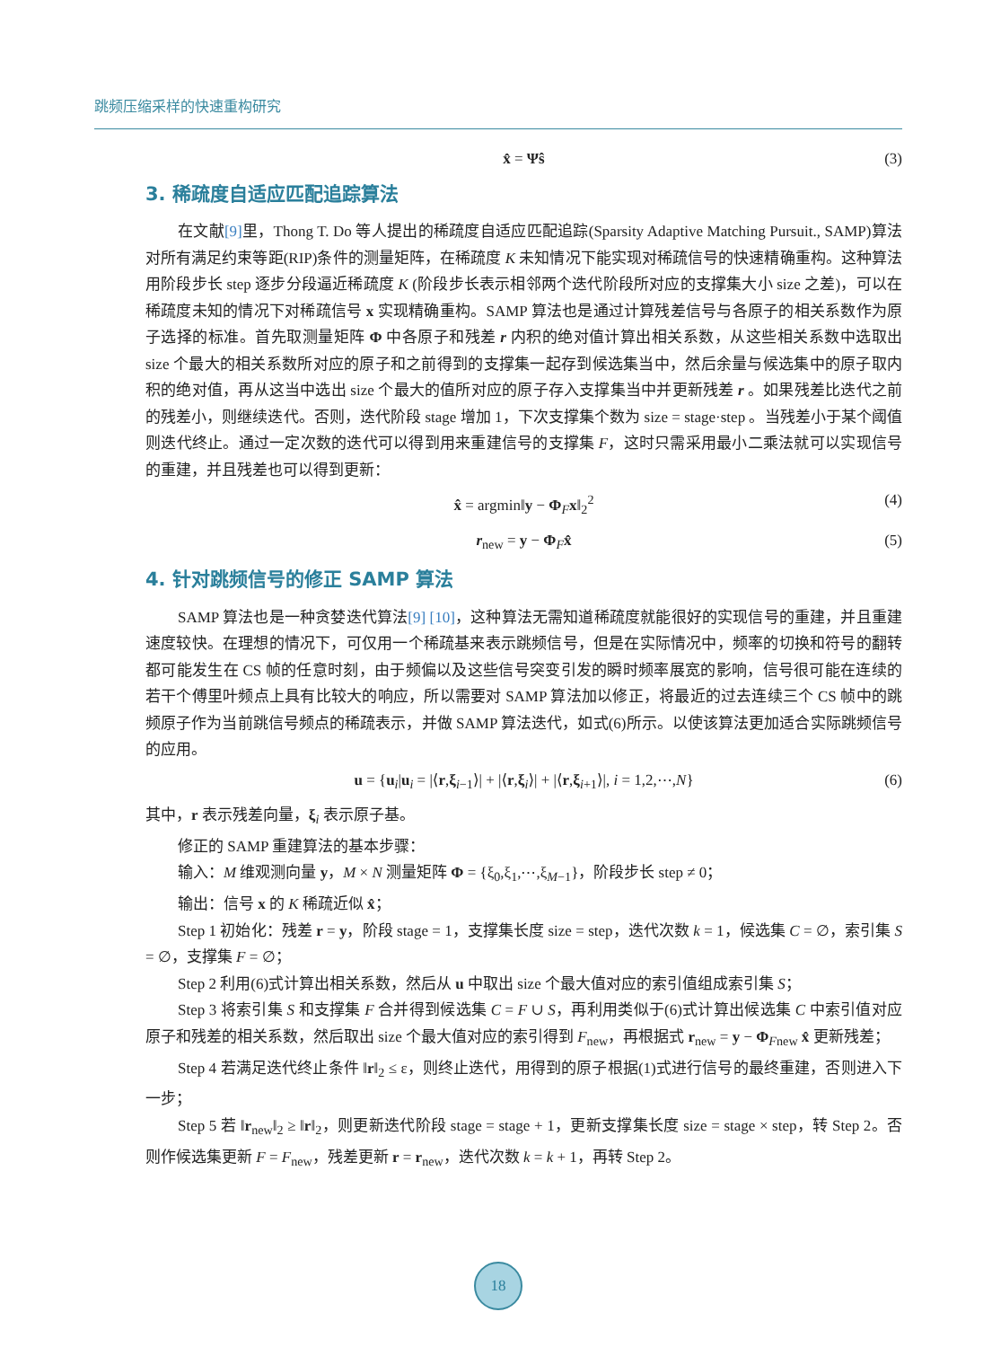跳频压缩采样的快速重构研究
x̂ = Ψŝ (3)
3. 稀疏度自适应匹配追踪算法
在文献[9] 里，Thong T. Do 等人提出的稀疏度自适应匹配追踪(Sparsity Adaptive Matching Pursuit., SAMP)算法对所有满足约束等距(RIP)条件的测量矩阵，在稀疏度 K 未知情况下能实现对稀疏信号的快速精确重构。这种算法用阶段步长 step 逐步分段逼近稀疏度 K (阶段步长表示相邻两个迭代阶段所对应的支撑集大小 size 之差)，可以在稀疏度未知的情况下对稀疏信号 x 实现精确重构。SAMP 算法也是通过计算残差信号与各原子的相关系数作为原子选择的标准。首先取测量矩阵 Φ 中各原子和残差 r 内积的绝对值计算出相关系数，从这些相关系数中选取出 size 个最大的相关系数所对应的原子和之前得到的支撑集一起存到候选集当中，然后余量与候选集中的原子取内积的绝对值，再从这当中选出 size 个最大的值所对应的原子存入支撑集当中并更新残差 r 。如果残差比迭代之前的残差小，则继续迭代。否则，迭代阶段 stage 增加 1，下次支撑集个数为 size = stage·step 。当残差小于某个阈值则迭代终止。通过一定次数的迭代可以得到用来重建信号的支撑集 F，这时只需采用最小二乘法就可以实现信号的重建，并且残差也可以得到更新：
x̂ = argmin‖y − Φ<sub>F</sub>x‖<sub>2</sub><sup>2</sup> (4)
r<sub>new</sub> = y − Φ<sub>F</sub>x̂ (5)
4. 针对跳频信号的修正 SAMP 算法
SAMP 算法也是一种贪婪迭代算法[9] [10]，这种算法无需知道稀疏度就能很好的实现信号的重建，并且重建速度较快。在理想的情况下，可仅用一个稀疏基来表示跳频信号，但是在实际情况中，频率的切换和符号的翻转都可能发生在 CS 帧的任意时刻，由于频偏以及这些信号突变引发的瞬时频率展宽的影响，信号很可能在连续的若干个傅里叶频点上具有比较大的响应，所以需要对 SAMP 算法加以修正，将最近的过去连续三个 CS 帧中的跳频原子作为当前跳信号频点的稀疏表示，并做 SAMP 算法迭代，如式(6)所示。以使该算法更加适合实际跳频信号的应用。
u = {u<sub>i</sub>|u<sub>i</sub> = |⟨r,ξ<sub>i−1</sub>⟩| + |⟨r,ξ<sub>i</sub>⟩| + |⟨r,ξ<sub>i+1</sub>⟩|, i = 1,2,⋯,N} (6)
其中，r 表示残差向量，ξ<sub>i</sub> 表示原子基。
修正的 SAMP 重建算法的基本步骤：
输入：M 维观测向量 y，M × N 测量矩阵 Φ = {ξ<sub>0</sub>,ξ<sub>1</sub>,⋯,ξ<sub>M−1</sub>}，阶段步长 step ≠ 0；
输出：信号 x 的 K 稀疏近似 x̂；
Step 1 初始化：残差 r = y，阶段 stage = 1，支撑集长度 size = step，迭代次数 k = 1，候选集 C = ∅，索引集 S = ∅，支撑集 F = ∅；
Step 2 利用(6)式计算出相关系数，然后从 u 中取出 size 个最大值对应的索引值组成索引集 S；
Step 3 将索引集 S 和支撑集 F 合并得到候选集 C = F ∪ S，再利用类似于(6)式计算出候选集 C 中索引值对应原子和残差的相关系数，然后取出 size 个最大值对应的索引得到 F<sub>new</sub>，再根据式 r<sub>new</sub> = y − Φ<sub>Fnew</sub> x̂ 更新残差；
Step 4 若满足迭代终止条件 ‖r‖<sub>2</sub> ≤ ε，则终止迭代，用得到的原子根据(1)式进行信号的最终重建，否则进入下一步；
Step 5 若 ‖r<sub>new</sub>‖<sub>2</sub> ≥ ‖r‖<sub>2</sub>，则更新迭代阶段 stage = stage + 1，更新支撑集长度 size = stage × step，转 Step 2。否则作候选集更新 F = F<sub>new</sub>，残差更新 r = r<sub>new</sub>，迭代次数 k = k + 1，再转 Step 2。
18